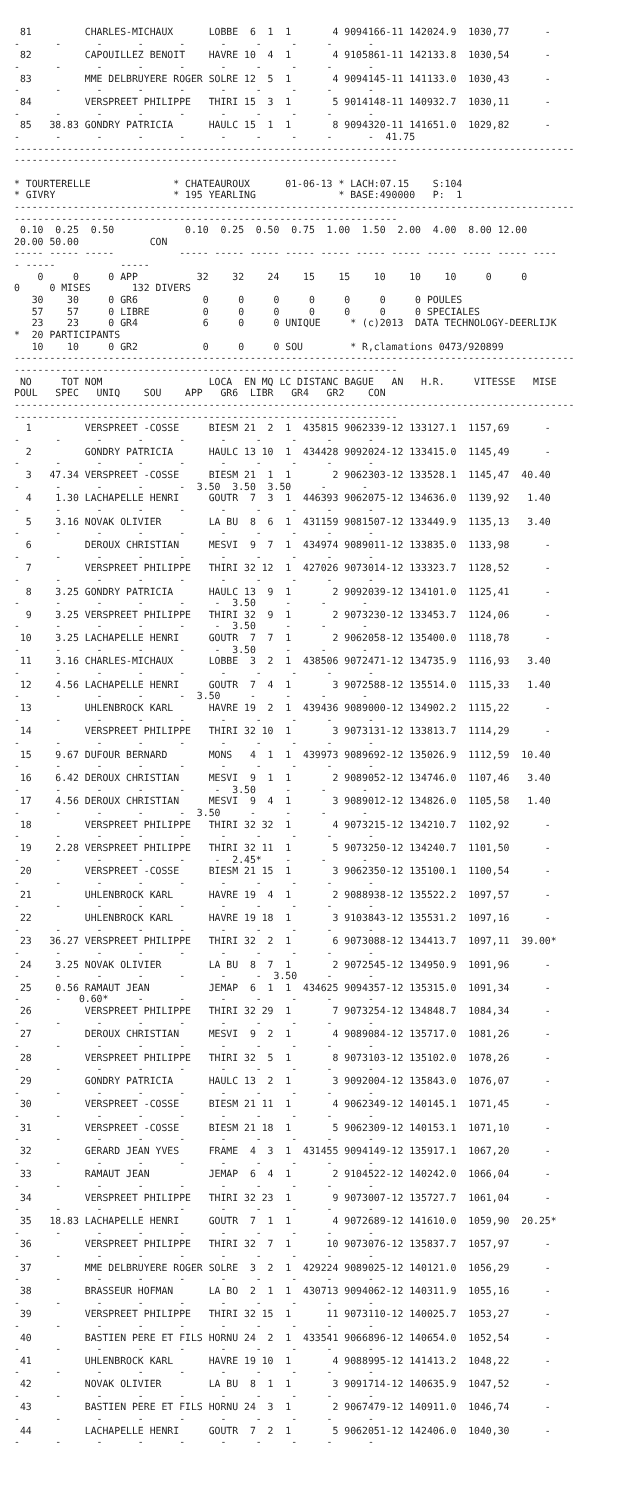81         CHARLES-MICHAUX      LOBBE  6  1  1       4 9094166-11 142024.9  1030,77      -
-      -      -      -      -      -     -     -     -      -
 82         CAPOUILLEZ BENOIT    HAVRE 10  4  1       4 9105861-11 142133.8  1030,54      -
-      -      -      -      -      -     -     -     -      -
 83         MME DELBRUYERE ROGER SOLRE 12  5  1       4 9094145-11 141133.0  1030,43      -
-      -      -      -      -      -     -     -     -      -
 84         VERSPREET PHILIPPE   THIRI 15  3  1       5 9014148-11 140932.7  1030,11      -
-      -      -      -      -      -     -     -     -      -
 85   38.83 GONDRY PATRICIA      HAULC 15  1  1       8 9094320-11 141651.0  1029,82      -
-      -      -      -      -      -     -     -     -      -  41.75
-----------------------------------------------------------------------------------------------
-----------------------------------------------------------------

* TOURTERELLE              * CHATEAUROUX      01-06-13 * LACH:07.15    S:104
* GIVRY                    * 195 YEARLING              * BASE:490000   P:  1
-----------------------------------------------------------------------------------------------
-----------------------------------------------------------------
 0.10  0.25  0.50            0.10  0.25  0.50  0.75  1.00  1.50  2.00  4.00  8.00 12.00
20.00 50.00            CON
----- ----- -----           ----- ----- ----- ----- ----- ----- ----- ----- ----- ----- ----
- -----           -----
    0     0     0 APP          32    32    24    15    15    10    10    10     0     0
0     0 MISES       132 DIVERS
   30    30     0 GR6           0     0     0     0     0     0     0 POULES
   57    57     0 LIBRE         0     0     0     0     0     0     0 SPECIALES
   23    23     0 GR4           6     0     0 UNIQUE     * (c)2013  DATA TECHNOLOGY-DEERLIJK
*  20 PARTICIPANTS
   10    10     0 GR2           0     0     0 SOU        * R,clamations 0473/920899
-----------------------------------------------------------------------------------------------
-----------------------------------------------------------------
 NO     TOT NOM                  LOCA  EN MQ LC DISTANC BAGUE   AN   H.R.     VITESSE   MISE
POUL   SPEC   UNIQ    SOU    APP   GR6  LIBR   GR4   GR2    CON
-----------------------------------------------------------------------------------------------
-----------------------------------------------------------------
  1         VERSPREET -COSSE     BIESM 21  2  1  435815 9062339-12 133127.1  1157,69      -
-      -      -      -      -      -     -     -     -      -
  2         GONDRY PATRICIA      HAULC 13 10  1  434428 9092024-12 133415.0  1145,49      -
-      -      -      -      -      -     -     -     -      -
  3   47.34 VERSPREET -COSSE     BIESM 21  1  1       2 9062303-12 133528.1  1145,47  40.40
-      -      -      -      -  3.50  3.50  3.50     -      -
  4    1.30 LACHAPELLE HENRI     GOUTR  7  3  1  446393 9062075-12 134636.0  1139,92   1.40
-      -      -      -      -      -     -     -     -      -
  5    3.16 NOVAK OLIVIER        LA BU  8  6  1  431159 9081507-12 133449.9  1135,13   3.40
-      -      -      -      -      -     -     -     -      -
  6         DEROUX CHRISTIAN     MESVI  9  7  1  434974 9089011-12 133835.0  1133,98      -
-      -      -      -      -      -     -     -     -      -
  7         VERSPREET PHILIPPE   THIRI 32 12  1  427026 9073014-12 133323.7  1128,52      -
-      -      -      -      -      -     -     -     -      -
  8    3.25 GONDRY PATRICIA      HAULC 13  9  1       2 9092039-12 134101.0  1125,41      -
-      -      -      -      -     -  3.50     -     -      -
  9    3.25 VERSPREET PHILIPPE   THIRI 32  9  1       2 9073230-12 133453.7  1124,06      -
-      -      -      -      -     -  3.50     -     -      -
 10    3.25 LACHAPELLE HENRI     GOUTR  7  7  1       2 9062058-12 135400.0  1118,78      -
-      -      -      -      -     -  3.50     -     -      -
 11    3.16 CHARLES-MICHAUX      LOBBE  3  2  1  438506 9072471-12 134735.9  1116,93   3.40
-      -      -      -      -      -     -     -     -      -
 12    4.56 LACHAPELLE HENRI     GOUTR  7  4  1       3 9072588-12 135514.0  1115,33   1.40
-      -      -      -      -  3.50     -     -     -      -
 13         UHLENBROCK KARL      HAVRE 19  2  1  439436 9089000-12 134902.2  1115,22      -
-      -      -      -      -      -     -     -     -      -
 14         VERSPREET PHILIPPE   THIRI 32 10  1       3 9073131-12 133813.7  1114,29      -
-      -      -      -      -      -     -     -     -      -
 15    9.67 DUFOUR BERNARD       MONS   4  1  1  439973 9089692-12 135026.9  1112,59  10.40
-      -      -      -      -      -     -     -     -      -
 16    6.42 DEROUX CHRISTIAN     MESVI  9  1  1       2 9089052-12 134746.0  1107,46   3.40
-      -      -      -      -     -  3.50     -     -      -
 17    4.56 DEROUX CHRISTIAN     MESVI  9  4  1       3 9089012-12 134826.0  1105,58   1.40
-      -      -      -      -  3.50     -     -     -      -
 18         VERSPREET PHILIPPE   THIRI 32 32  1       4 9073215-12 134210.7  1102,92      -
-      -      -      -      -      -     -     -     -      -
 19    2.28 VERSPREET PHILIPPE   THIRI 32 11  1       5 9073250-12 134240.7  1101,50      -
-      -      -      -      -     -  2.45*    -     -      -
 20         VERSPREET -COSSE     BIESM 21 15  1       3 9062350-12 135100.1  1100,54      -
-      -      -      -      -      -     -     -     -      -
 21         UHLENBROCK KARL      HAVRE 19  4  1       2 9088938-12 135522.2  1097,57      -
-      -      -      -      -      -     -     -     -      -
 22         UHLENBROCK KARL      HAVRE 19 18  1       3 9103843-12 135531.2  1097,16      -
-      -      -      -      -      -     -     -     -      -
 23   36.27 VERSPREET PHILIPPE   THIRI 32  2  1       6 9073088-12 134413.7  1097,11  39.00*
-      -      -      -      -      -     -     -     -      -
 24    3.25 NOVAK OLIVIER        LA BU  8  7  1       2 9072545-12 134950.9  1091,96      -
-      -      -      -      -      -     -  3.50     -      -
 25    0.56 RAMAUT JEAN          JEMAP  6  1  1  434625 9094357-12 135315.0  1091,34      -
-      -   0.60*     -      -      -     -     -     -      -
 26         VERSPREET PHILIPPE   THIRI 32 29  1       7 9073254-12 134848.7  1084,34      -
-      -      -      -      -      -     -     -     -      -
 27         DEROUX CHRISTIAN     MESVI  9  2  1       4 9089084-12 135717.0  1081,26      -
-      -      -      -      -      -     -     -     -      -
 28         VERSPREET PHILIPPE   THIRI 32  5  1       8 9073103-12 135102.0  1078,26      -
-      -      -      -      -      -     -     -     -      -
 29         GONDRY PATRICIA      HAULC 13  2  1       3 9092004-12 135843.0  1076,07      -
-      -      -      -      -      -     -     -     -      -
 30         VERSPREET -COSSE     BIESM 21 11  1       4 9062349-12 140145.1  1071,45      -
-      -      -      -      -      -     -     -     -      -
 31         VERSPREET -COSSE     BIESM 21 18  1       5 9062309-12 140153.1  1071,10      -
-      -      -      -      -      -     -     -     -      -
 32         GERARD JEAN YVES     FRAME  4  3  1  431455 9094149-12 135917.1  1067,20      -
-      -      -      -      -      -     -     -     -      -
 33         RAMAUT JEAN          JEMAP  6  4  1       2 9104522-12 140242.0  1066,04      -
-      -      -      -      -      -     -     -     -      -
 34         VERSPREET PHILIPPE   THIRI 32 23  1       9 9073007-12 135727.7  1061,04      -
-      -      -      -      -      -     -     -     -      -
 35   18.83 LACHAPELLE HENRI     GOUTR  7  1  1       4 9072689-12 141610.0  1059,90  20.25*
-      -      -      -      -      -     -     -     -      -
 36         VERSPREET PHILIPPE   THIRI 32  7  1      10 9073076-12 135837.7  1057,97      -
-      -      -      -      -      -     -     -     -      -
 37         MME DELBRUYERE ROGER SOLRE  3  2  1  429224 9089025-12 140121.0  1056,29      -
-      -      -      -      -      -     -     -     -      -
 38         BRASSEUR HOFMAN      LA BO  2  1  1  430713 9094062-12 140311.9  1055,16      -
-      -      -      -      -      -     -     -     -      -
 39         VERSPREET PHILIPPE   THIRI 32 15  1      11 9073110-12 140025.7  1053,27      -
-      -      -      -      -      -     -     -     -      -
 40         BASTIEN PERE ET FILS HORNU 24  2  1  433541 9066896-12 140654.0  1052,54      -
-      -      -      -      -      -     -     -     -      -
 41         UHLENBROCK KARL      HAVRE 19 10  1       4 9088995-12 141413.2  1048,22      -
-      -      -      -      -      -     -     -     -      -
 42         NOVAK OLIVIER        LA BU  8  1  1       3 9091714-12 140635.9  1047,52      -
-      -      -      -      -      -     -     -     -      -
 43         BASTIEN PERE ET FILS HORNU 24  3  1       2 9067479-12 140911.0  1046,74      -
-      -      -      -      -      -     -     -     -      -
 44         LACHAPELLE HENRI     GOUTR  7  2  1       5 9062051-12 142406.0  1040,30      -
-      -      -      -      -      -     -     -     -      -